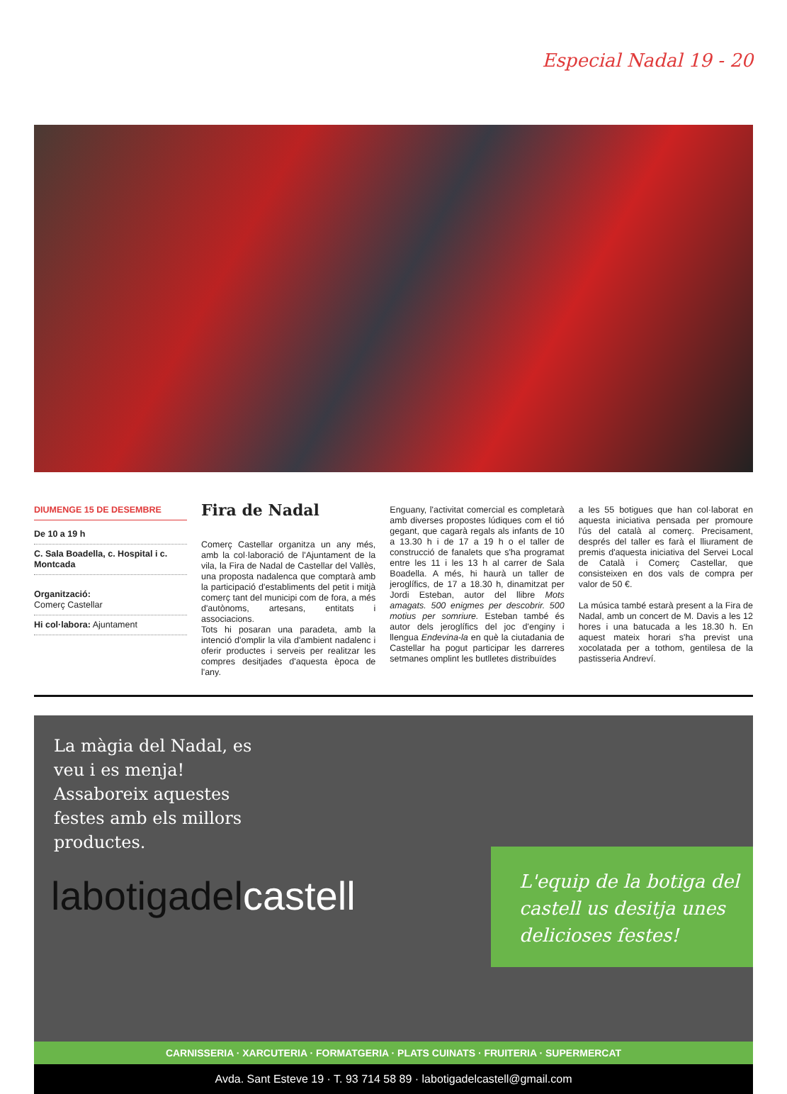Especial Nadal 19 - 20
DIUMENGE 15 DE DESEMBRE
De 10 a 19 h
C. Sala Boadella, c. Hospital i c. Montcada
Organització:
Comerç Castellar
Hi col·labora: Ajuntament
Fira de Nadal
Comerç Castellar organitza un any més, amb la col·laboració de l'Ajuntament de la vila, la Fira de Nadal de Castellar del Vallès, una proposta nadalenca que comptarà amb la participació d'establiments del petit i mitjà comerç tant del municipi com de fora, a més d'autònoms, artesans, entitats i associacions.
Tots hi posaran una paradeta, amb la intenció d'omplir la vila d'ambient nadalenc i oferir productes i serveis per realitzar les compres desitjades d'aquesta època de l'any.
Enguany, l'activitat comercial es completarà amb diverses propostes lúdiques com el tió gegant, que cagarà regals als infants de 10 a 13.30 h i de 17 a 19 h o el taller de construcció de fanalets que s'ha programat entre les 11 i les 13 h al carrer de Sala Boadella. A més, hi haurà un taller de jeroglífics, de 17 a 18.30 h, dinamitzat per Jordi Esteban, autor del llibre Mots amagats. 500 enigmes per descobrir. 500 motius per somriure. Esteban també és autor dels jeroglífics del joc d'enginy i llengua Endevina-la en què la ciutadania de Castellar ha pogut participar les darreres setmanes omplint les butlletes distribuïdes
a les 55 botigues que han col·laborat en aquesta iniciativa pensada per promoure l'ús del català al comerç. Precisament, després del taller es farà el lliurament de premis d'aquesta iniciativa del Servei Local de Català i Comerç Castellar, que consisteixen en dos vals de compra per valor de 50 €.
La música també estarà present a la Fira de Nadal, amb un concert de M. Davis a les 12 hores i una batucada a les 18.30 h. En aquest mateix horari s'ha previst una xocolatada per a tothom, gentilesa de la pastisseria Andreví.
La màgia del Nadal, es veu i es menja! Assaboreix aquestes festes amb els millors productes.
labotigadelcastell
L'equip de la botiga del castell us desitja unes delicioses festes!
CARNISSERIA · XARCUTERIA · FORMATGERIA · PLATS CUINATS · FRUITERIA · SUPERMERCAT
Avda. Sant Esteve 19 · T. 93 714 58 89 · labotigadelcastell@gmail.com